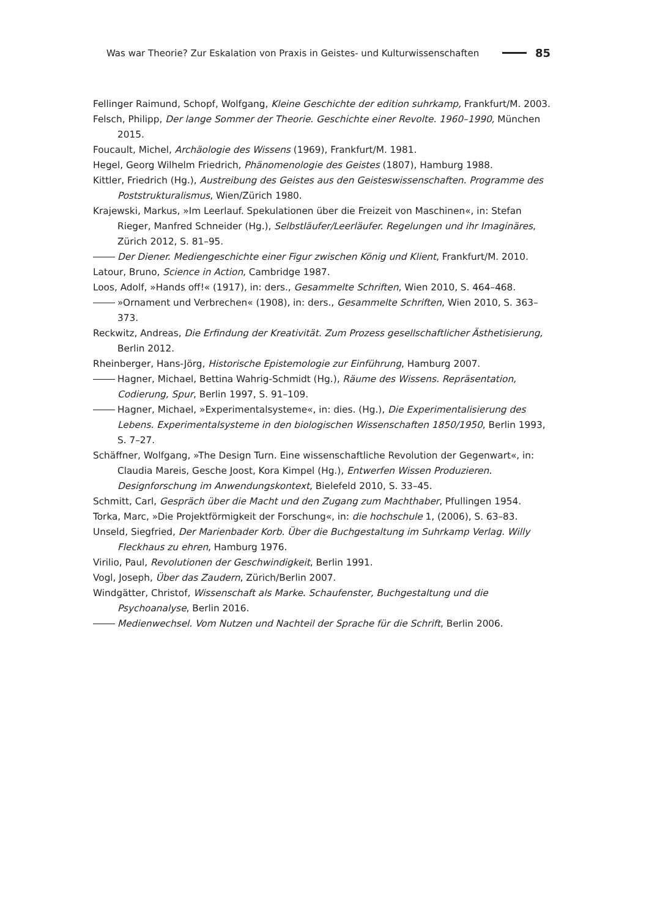Was war Theorie? Zur Eskalation von Praxis in Geistes- und Kulturwissenschaften 85
Fellinger Raimund, Schopf, Wolfgang, Kleine Geschichte der edition suhrkamp, Frankfurt/M. 2003.
Felsch, Philipp, Der lange Sommer der Theorie. Geschichte einer Revolte. 1960–1990, München 2015.
Foucault, Michel, Archäologie des Wissens (1969), Frankfurt/M. 1981.
Hegel, Georg Wilhelm Friedrich, Phänomenologie des Geistes (1807), Hamburg 1988.
Kittler, Friedrich (Hg.), Austreibung des Geistes aus den Geisteswissenschaften. Programme des Poststrukturalismus, Wien/Zürich 1980.
Krajewski, Markus, »Im Leerlauf. Spekulationen über die Freizeit von Maschinen«, in: Stefan Rieger, Manfred Schneider (Hg.), Selbstläufer/Leerläufer. Regelungen und ihr Imaginäres, Zürich 2012, S. 81–95.
Der Diener. Mediengeschichte einer Figur zwischen König und Klient, Frankfurt/M. 2010.
Latour, Bruno, Science in Action, Cambridge 1987.
Loos, Adolf, »Hands off!« (1917), in: ders., Gesammelte Schriften, Wien 2010, S. 464–468.
»Ornament und Verbrechen« (1908), in: ders., Gesammelte Schriften, Wien 2010, S. 363–373.
Reckwitz, Andreas, Die Erfindung der Kreativität. Zum Prozess gesellschaftlicher Ästhetisierung, Berlin 2012.
Rheinberger, Hans-Jörg, Historische Epistemologie zur Einführung, Hamburg 2007.
Hagner, Michael, Bettina Wahrig-Schmidt (Hg.), Räume des Wissens. Repräsentation, Codierung, Spur, Berlin 1997, S. 91–109.
Hagner, Michael, »Experimentalsysteme«, in: dies. (Hg.), Die Experimentalisierung des Lebens. Experimentalsysteme in den biologischen Wissenschaften 1850/1950, Berlin 1993, S. 7–27.
Schäffner, Wolfgang, »The Design Turn. Eine wissenschaftliche Revolution der Gegenwart«, in: Claudia Mareis, Gesche Joost, Kora Kimpel (Hg.), Entwerfen Wissen Produzieren. Designforschung im Anwendungskontext, Bielefeld 2010, S. 33–45.
Schmitt, Carl, Gespräch über die Macht und den Zugang zum Machthaber, Pfullingen 1954.
Torka, Marc, »Die Projektförmigkeit der Forschung«, in: die hochschule 1, (2006), S. 63–83.
Unseld, Siegfried, Der Marienbader Korb. Über die Buchgestaltung im Suhrkamp Verlag. Willy Fleckhaus zu ehren, Hamburg 1976.
Virilio, Paul, Revolutionen der Geschwindigkeit, Berlin 1991.
Vogl, Joseph, Über das Zaudern, Zürich/Berlin 2007.
Windgätter, Christof, Wissenschaft als Marke. Schaufenster, Buchgestaltung und die Psychoanalyse, Berlin 2016.
Medienwechsel. Vom Nutzen und Nachteil der Sprache für die Schrift, Berlin 2006.